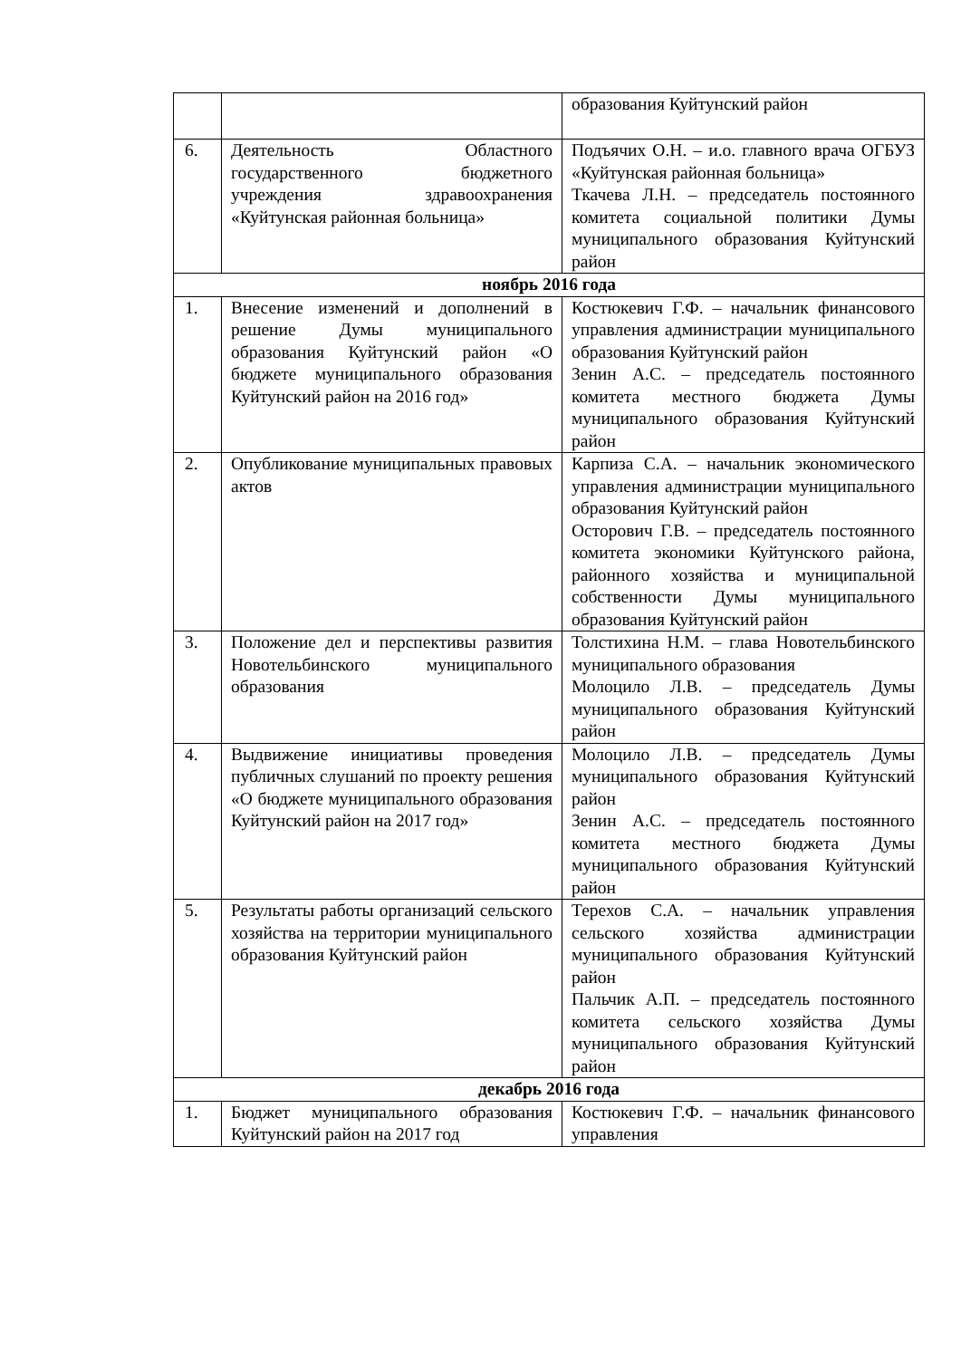| | | образования Куйтунский район |
| 6. | Деятельность Областного государственного бюджетного учреждения здравоохранения «Куйтунская районная больница» | Подъячих О.Н. – и.о. главного врача ОГБУЗ «Куйтунская районная больница» Ткачева Л.Н. – председатель постоянного комитета социальной политики Думы муниципального образования Куйтунский район |
| ноябрь 2016 года | | |
| 1. | Внесение изменений и дополнений в решение Думы муниципального образования Куйтунский район «О бюджете муниципального образования Куйтунский район на 2016 год» | Костюкевич Г.Ф. – начальник финансового управления администрации муниципального образования Куйтунский район Зенин А.С. – председатель постоянного комитета местного бюджета Думы муниципального образования Куйтунский район |
| 2. | Опубликование муниципальных правовых актов | Карпиза С.А. – начальник экономического управления администрации муниципального образования Куйтунский район Осторович Г.В. – председатель постоянного комитета экономики Куйтунского района, районного хозяйства и муниципальной собственности Думы муниципального образования Куйтунский район |
| 3. | Положение дел и перспективы развития Новотельбинского муниципального образования | Толстихина Н.М. – глава Новотельбинского муниципального образования Молоцило Л.В. – председатель Думы муниципального образования Куйтунский район |
| 4. | Выдвижение инициативы проведения публичных слушаний по проекту решения «О бюджете муниципального образования Куйтунский район на 2017 год» | Молоцило Л.В. – председатель Думы муниципального образования Куйтунский район Зенин А.С. – председатель постоянного комитета местного бюджета Думы муниципального образования Куйтунский район |
| 5. | Результаты работы организаций сельского хозяйства на территории муниципального образования Куйтунский район | Терехов С.А. – начальник управления сельского хозяйства администрации муниципального образования Куйтунский район Пальчик А.П. – председатель постоянного комитета сельского хозяйства Думы муниципального образования Куйтунский район |
| декабрь 2016 года | | |
| 1. | Бюджет муниципального образования Куйтунский район на 2017 год | Костюкевич Г.Ф. – начальник финансового управления |